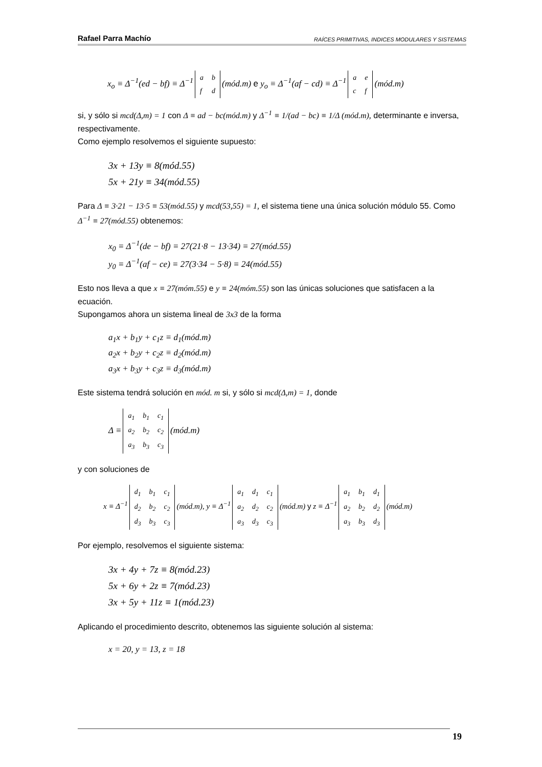Rafael Parra Machío RAÍCES PRIMITIVAS, INDICES MODULARES Y SISTEMAS
x<sub>o</sub> ≡ Δ<sup>−1</sup>(ed − bf) ≡ Δ<sup>−1</sup>
| a | b |
| f | d |
(mód.m) e y<sub>o</sub> ≡ Δ<sup>−1</sup>(af − cd) ≡ Δ<sup>−1</sup>
| a | e |
| c | f |
(mód.m)
si, y sólo si mcd(Δ,m) = 1 con Δ ≡ ad − bc(mód.m) y Δ<sup>−1</sup> ≡ 1/(ad − bc) ≡ 1/Δ (mód.m), determinante e inversa, respectivamente.
Como ejemplo resolvemos el siguiente supuesto:
3x + 13y ≡ 8(mód.55)
5x + 21y ≡ 34(mód.55)
Para Δ ≡ 3·21 − 13·5 ≡ 53(mód.55) y mcd(53,55) = 1, el sistema tiene una única solución módulo 55. Como Δ<sup>−1</sup> ≡ 27(mód.55) obtenemos:
x<sub>0</sub> ≡ Δ<sup>−1</sup>(de − bf) ≡ 27(21·8 − 13·34) ≡ 27(mód.55)
y<sub>0</sub> ≡ Δ<sup>−1</sup>(af − ce) ≡ 27(3·34 − 5·8) ≡ 24(mód.55)
Esto nos lleva a que x ≡ 27(móm.55) e y ≡ 24(móm.55) son las únicas soluciones que satisfacen a la ecuación.
Supongamos ahora un sistema lineal de 3x3 de la forma
a<sub>1</sub>x + b<sub>1</sub>y + c<sub>1</sub>z ≡ d<sub>1</sub>(mód.m)
a<sub>2</sub>x + b<sub>2</sub>y + c<sub>2</sub>z ≡ d<sub>2</sub>(mód.m)
a<sub>3</sub>x + b<sub>3</sub>y + c<sub>3</sub>z ≡ d<sub>3</sub>(mód.m)
Este sistema tendrá solución en mód. m si, y sólo si mcd(Δ,m) = 1, donde
Δ ≡
| a<sub>1</sub> | b<sub>1</sub> | c<sub>1</sub> |
| a<sub>2</sub> | b<sub>2</sub> | c<sub>2</sub> |
| a<sub>3</sub> | b<sub>3</sub> | c<sub>3</sub> |
(mód.m)
y con soluciones de
x ≡ Δ<sup>−1</sup>
| d<sub>1</sub> | b<sub>1</sub> | c<sub>1</sub> |
| d<sub>2</sub> | b<sub>2</sub> | c<sub>2</sub> |
| d<sub>3</sub> | b<sub>3</sub> | c<sub>3</sub> |
(mód.m), y ≡ Δ<sup>−1</sup>
| a<sub>1</sub> | d<sub>1</sub> | c<sub>1</sub> |
| a<sub>2</sub> | d<sub>2</sub> | c<sub>2</sub> |
| a<sub>3</sub> | d<sub>3</sub> | c<sub>3</sub> |
(mód.m) y z ≡ Δ<sup>−1</sup>
| a<sub>1</sub> | b<sub>1</sub> | d<sub>1</sub> |
| a<sub>2</sub> | b<sub>2</sub> | d<sub>2</sub> |
| a<sub>3</sub> | b<sub>3</sub> | d<sub>3</sub> |
(mód.m)
Por ejemplo, resolvemos el siguiente sistema:
3x + 4y + 7z ≡ 8(mód.23)
5x + 6y + 2z ≡ 7(mód.23)
3x + 5y + 11z ≡ 1(mód.23)
Aplicando el procedimiento descrito, obtenemos las siguiente solución al sistema:
x = 20, y = 13, z = 18
19